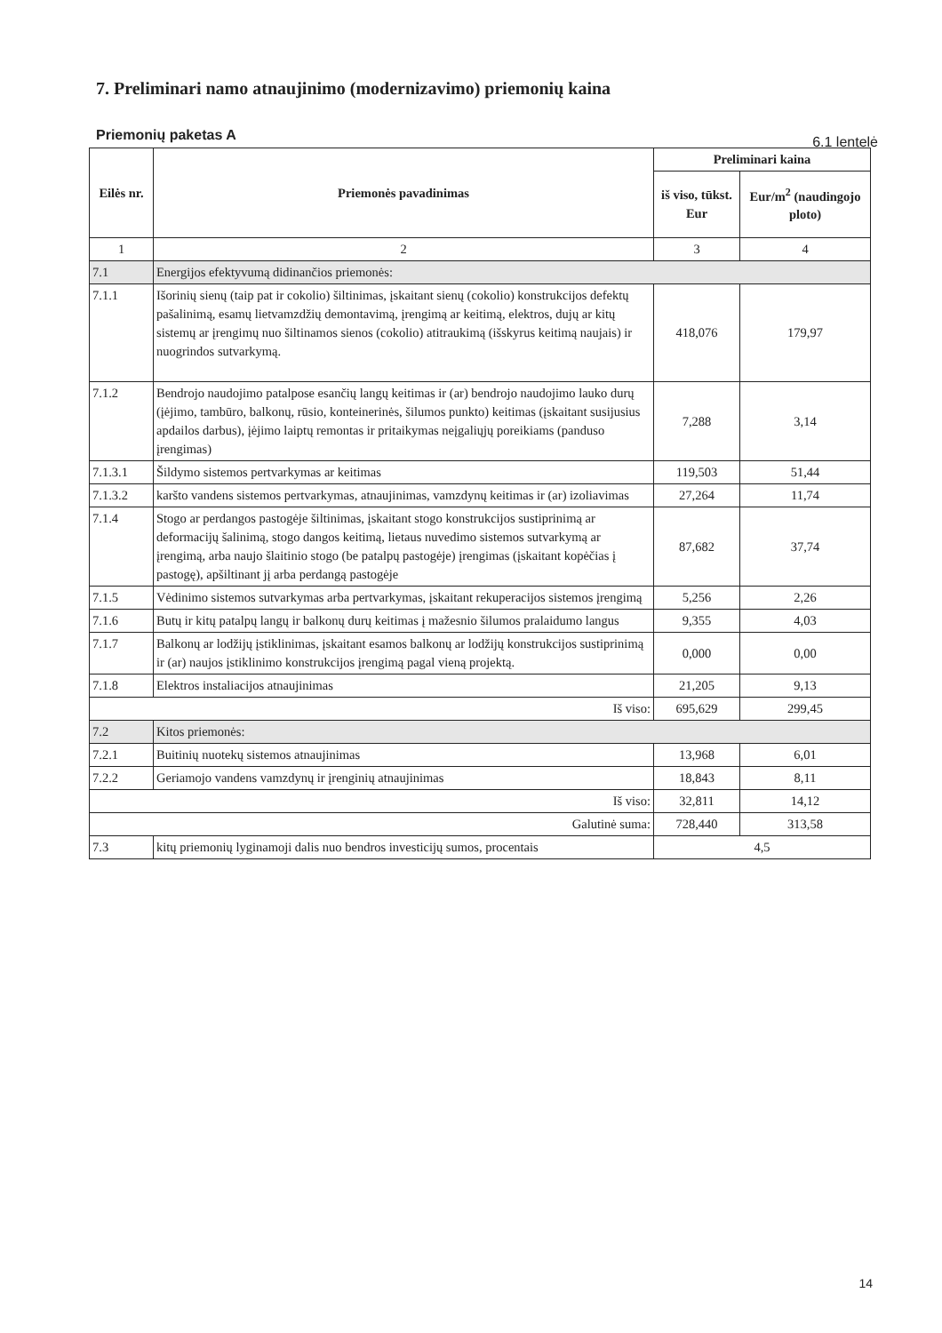7. Preliminari namo atnaujinimo (modernizavimo) priemonių kaina
Priemonių paketas A 6.1 lentelė
| Eilės nr. | Priemonės pavadinimas | Preliminari kaina | |
| --- | --- | --- | --- |
| | | iš viso, tūkst. Eur | Eur/m<sup>2</sup> (naudingojo ploto) |
| 1 | 2 | 3 | 4 |
| 7.1 | Energijos efektyvumą didinančios priemonės: | | |
| 7.1.1 | Išorinių sienų (taip pat ir cokolio) šiltinimas, įskaitant sienų (cokolio) konstrukcijos defektų pašalinimą, esamų lietvamzdžių demontavimą, įrengimą ar keitimą, elektros, dujų ar kitų sistemų ar įrengimų nuo šiltinamos sienos (cokolio) atitraukimą (išskyrus keitimą naujais) ir nuogrindos sutvarkymą. | 418,076 | 179,97 |
| 7.1.2 | Bendrojo naudojimo patalpose esančių langų keitimas ir (ar) bendrojo naudojimo lauko durų (įėjimo, tambūro, balkonų, rūsio, konteinerinės, šilumos punkto) keitimas (įskaitant susijusius apdailos darbus), įėjimo laiptų remontas ir pritaikymas neįgaliųjų poreikiams (panduso įrengimas) | 7,288 | 3,14 |
| 7.1.3.1 | Šildymo sistemos pertvarkymas ar keitimas | 119,503 | 51,44 |
| 7.1.3.2 | karšto vandens sistemos pertvarkymas, atnaujinimas, vamzdynų keitimas ir (ar) izoliavimas | 27,264 | 11,74 |
| 7.1.4 | Stogo ar perdangos pastogėje šiltinimas, įskaitant stogo konstrukcijos sustiprinimą ar deformacijų šalinimą, stogo dangos keitimą, lietaus nuvedimo sistemos sutvarkymą ar įrengimą, arba naujo šlaitinio stogo (be patalpų pastogėje) įrengimas (įskaitant kopėčias į pastogę), apšiltinant jį arba perdangą pastogėje | 87,682 | 37,74 |
| 7.1.5 | Vėdinimo sistemos sutvarkymas arba pertvarkymas, įskaitant rekuperacijos sistemos įrengimą | 5,256 | 2,26 |
| 7.1.6 | Butų ir kitų patalpų langų ir balkonų durų keitimas į mažesnio šilumos pralaidumo langus | 9,355 | 4,03 |
| 7.1.7 | Balkonų ar lodžijų įstiklinimas, įskaitant esamos balkonų ar lodžijų konstrukcijos sustiprinimą ir (ar) naujos įstiklinimo konstrukcijos įrengimą pagal vieną projektą. | 0,000 | 0,00 |
| 7.1.8 | Elektros instaliacijos atnaujinimas | 21,205 | 9,13 |
| Iš viso: | | 695,629 | 299,45 |
| 7.2 | Kitos priemonės: | | |
| 7.2.1 | Buitinių nuotekų sistemos atnaujinimas | 13,968 | 6,01 |
| 7.2.2 | Geriamojo vandens vamzdynų ir įrenginių atnaujinimas | 18,843 | 8,11 |
| Iš viso: | | 32,811 | 14,12 |
| Galutinė suma: | | 728,440 | 313,58 |
| 7.3 | kitų priemonių lyginamoji dalis nuo bendros investicijų sumos, procentais | 4,5 | |
14